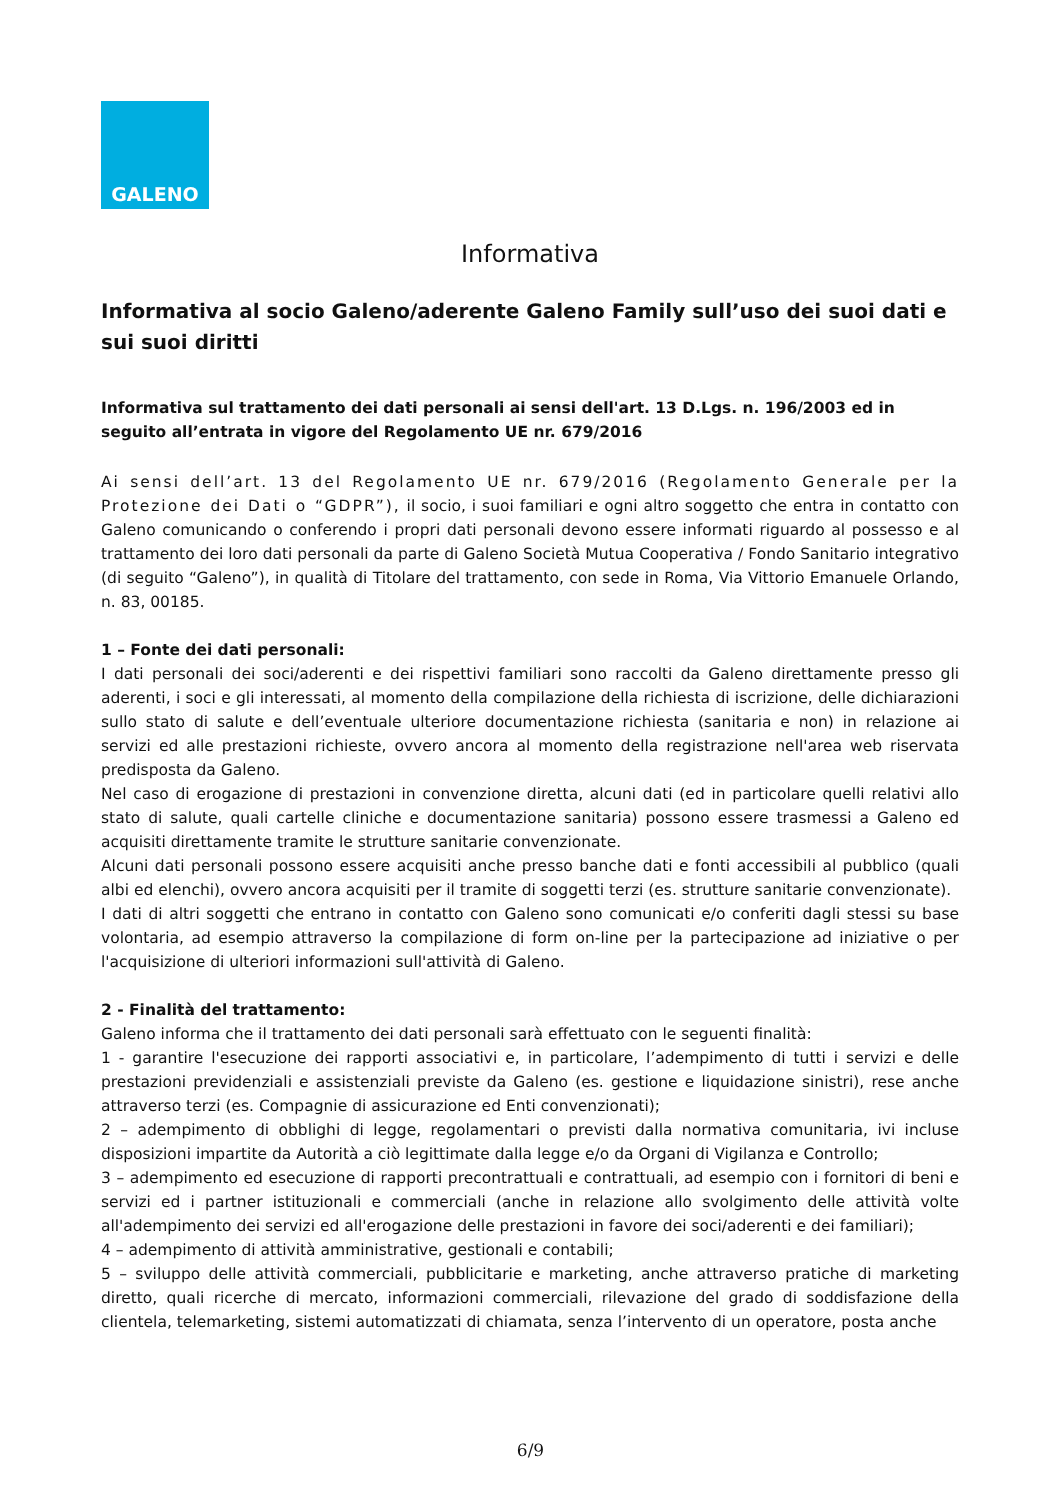GALENO
Informativa
Informativa al socio Galeno/aderente Galeno Family sull’uso dei suoi dati e sui suoi diritti
Informativa sul trattamento dei dati personali ai sensi dell'art. 13 D.Lgs. n. 196/2003 ed in seguito all’entrata in vigore del Regolamento UE nr. 679/2016
Ai sensi dell’art. 13 del Regolamento UE nr. 679/2016 (Regolamento Generale per la Protezione dei Dati o “GDPR”), il socio, i suoi familiari e ogni altro soggetto che entra in contatto con Galeno comunicando o conferendo i propri dati personali devono essere informati riguardo al possesso e al trattamento dei loro dati personali da parte di Galeno Società Mutua Cooperativa / Fondo Sanitario integrativo (di seguito “Galeno”), in qualità di Titolare del trattamento, con sede in Roma, Via Vittorio Emanuele Orlando, n. 83, 00185.
1 – Fonte dei dati personali:
I dati personali dei soci/aderenti e dei rispettivi familiari sono raccolti da Galeno direttamente presso gli aderenti, i soci e gli interessati, al momento della compilazione della richiesta di iscrizione, delle dichiarazioni sullo stato di salute e dell’eventuale ulteriore documentazione richiesta (sanitaria e non) in relazione ai servizi ed alle prestazioni richieste, ovvero ancora al momento della registrazione nell'area web riservata predisposta da Galeno.
Nel caso di erogazione di prestazioni in convenzione diretta, alcuni dati (ed in particolare quelli relativi allo stato di salute, quali cartelle cliniche e documentazione sanitaria) possono essere trasmessi a Galeno ed acquisiti direttamente tramite le strutture sanitarie convenzionate.
Alcuni dati personali possono essere acquisiti anche presso banche dati e fonti accessibili al pubblico (quali albi ed elenchi), ovvero ancora acquisiti per il tramite di soggetti terzi (es. strutture sanitarie convenzionate).
I dati di altri soggetti che entrano in contatto con Galeno sono comunicati e/o conferiti dagli stessi su base volontaria, ad esempio attraverso la compilazione di form on-line per la partecipazione ad iniziative o per l'acquisizione di ulteriori informazioni sull'attività di Galeno.
2 - Finalità del trattamento:
Galeno informa che il trattamento dei dati personali sarà effettuato con le seguenti finalità:
1 - garantire l'esecuzione dei rapporti associativi e, in particolare, l’adempimento di tutti i servizi e delle prestazioni previdenziali e assistenziali previste da Galeno (es. gestione e liquidazione sinistri), rese anche attraverso terzi (es. Compagnie di assicurazione ed Enti convenzionati);
2 – adempimento di obblighi di legge, regolamentari o previsti dalla normativa comunitaria, ivi incluse disposizioni impartite da Autorità a ciò legittimate dalla legge e/o da Organi di Vigilanza e Controllo;
3 – adempimento ed esecuzione di rapporti precontrattuali e contrattuali, ad esempio con i fornitori di beni e servizi ed i partner istituzionali e commerciali (anche in relazione allo svolgimento delle attività volte all'adempimento dei servizi ed all'erogazione delle prestazioni in favore dei soci/aderenti e dei familiari);
4 – adempimento di attività amministrative, gestionali e contabili;
5 – sviluppo delle attività commerciali, pubblicitarie e marketing, anche attraverso pratiche di marketing diretto, quali ricerche di mercato, informazioni commerciali, rilevazione del grado di soddisfazione della clientela, telemarketing, sistemi automatizzati di chiamata, senza l’intervento di un operatore, posta anche
6/9